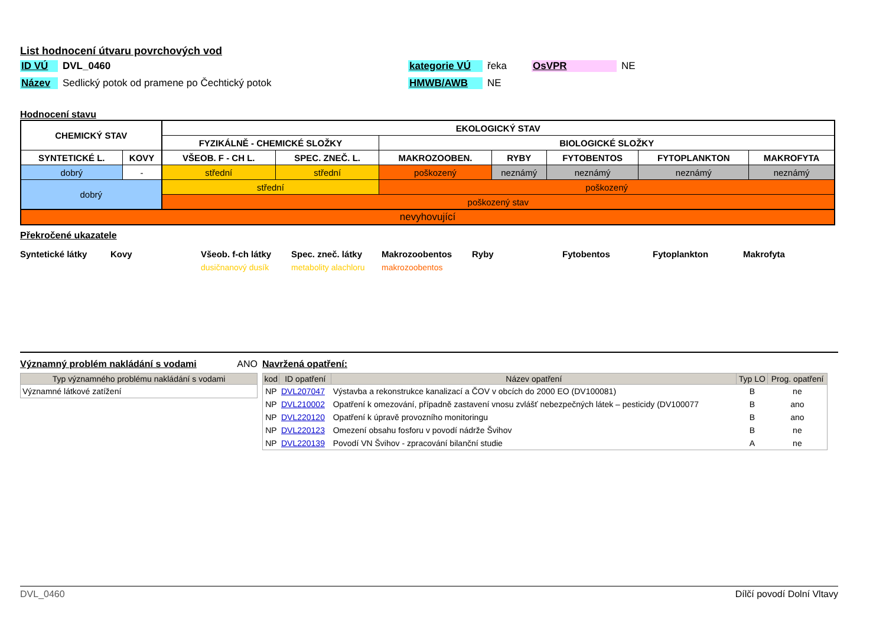List hodnocení útvaru povrchových vod
ID VÚ DVL_0460 kategorie VÚ řeka OsVPR NE
Název Sedlický potok od pramene po Čechtický potok HMWB/AWB NE
Hodnocení stavu
| CHEMICKÝ STAV | | EKOLOGICKÝ STAV | | | | | | |
| | | FYZIKÁLNĚ - CHEMICKÉ SLOŽKY | | BIOLOGICKÉ SLOŽKY | | | | |
| SYNTETICKÉ L. | KOVY | VŠEOB. F - CH L. | SPEC. ZNEČ. L. | MAKROZOOBEN. | RYBY | FYTOBENTOS | FYTOPLANKTON | MAKROFYTA |
| dobrý | - | střední | střední | poškozený | neznámý | neznámý | neznámý | neznámý |
| dobrý | | střední | | poškozený | | | | |
| | | poškozený stav | | | | | | |
| nevyhovující | | | | | | | | |
Překročené ukazatele
Syntetické látky Kovy Všeob. f-ch látky Spec. zneč. látky Makrozoobentos Ryby Fytobentos Fytoplankton Makrofyta
dusičnanový dusík metabolity alachloru
makrozoobentos
Významný problém nakládání s vodami
ANO
| Typ významného problému nakládání s vodami |
| --- |
| Významné látkové zatížení |
Navržená opatření:
| kod | ID opatření | Název opatření | Typ LO | Prog. opatření |
| --- | --- | --- | --- | --- |
| NP | DVL207047 | Výstavba a rekonstrukce kanalizací a ČOV v obcích do 2000 EO (DV100081) | B | ne |
| NP | DVL210002 | Opatření k omezování, případně zastavení vnosu zvlášť nebezpečných látek – pesticidy (DV100077 | B | ano |
| NP | DVL220120 | Opatření k úpravě provozního monitoringu | B | ano |
| NP | DVL220123 | Omezení obsahu fosforu v povodí nádrže Švihov | B | ne |
| NP | DVL220139 | Povodí VN Švihov - zpracování bilanční studie | A | ne |
DVL_0460 Dílčí povodí Dolní Vltavy